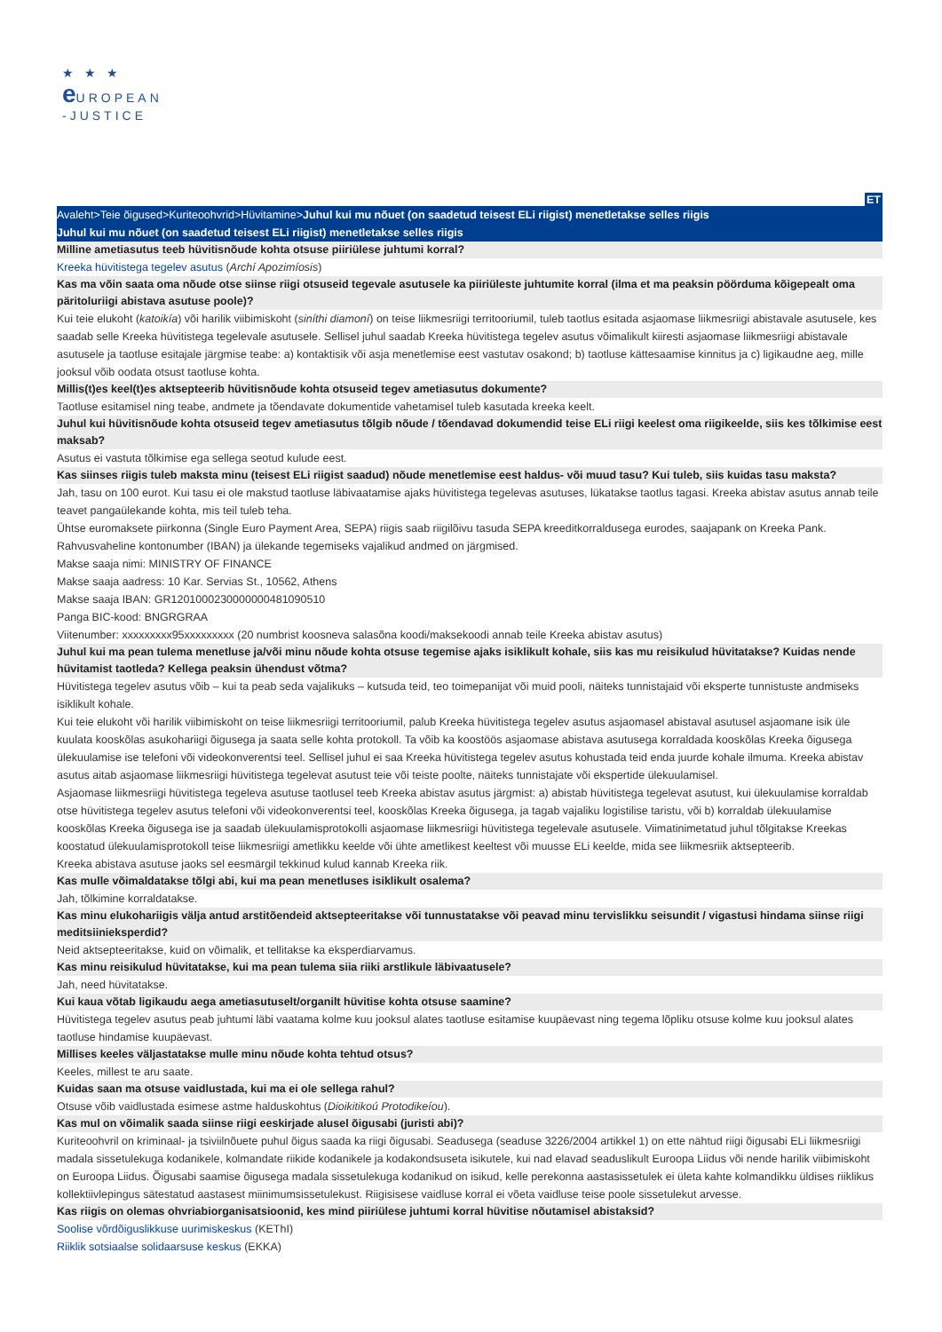★ ★ ★
e UROPEAN
-JUSTICE
ET
Avaleht>Teie õigused>Kuriteoohvrid>Hüvitamine>Juhul kui mu nõuet (on saadetud teisest ELi riigist) menetletakse selles riigis
Juhul kui mu nõuet (on saadetud teisest ELi riigist) menetletakse selles riigis
Milline ametiasutus teeb hüvitisnõude kohta otsuse piiriülese juhtumi korral?
Kreeka hüvitistega tegelev asutus (Archí Apozimíosis)
Kas ma võin saata oma nõude otse siinse riigi otsuseid tegevale asutusele ka piiriüleste juhtumite korral (ilma et ma peaksin pöörduma kõigepealt oma päritoluriigi abistava asutuse poole)?
Kui teie elukoht (katoikía) või harilik viibimiskoht (siníthi diamoní) on teise liikmesriigi territooriumil, tuleb taotlus esitada asjaomase liikmesriigi abistavale asutusele, kes saadab selle Kreeka hüvitistega tegelevale asutusele. Sellisel juhul saadab Kreeka hüvitistega tegelev asutus võimalikult kiiresti asjaomase liikmesriigi abistavale asutusele ja taotluse esitajale järgmise teabe: a) kontaktisik või asja menetlemise eest vastutav osakond; b) taotluse kättesaamise kinnitus ja c) ligikaudne aeg, mille jooksul võib oodata otsust taotluse kohta.
Millis(t)es keel(t)es aktsepteerib hüvitisnõude kohta otsuseid tegev ametiasutus dokumente?
Taotluse esitamisel ning teabe, andmete ja tõendavate dokumentide vahetamisel tuleb kasutada kreeka keelt.
Juhul kui hüvitisnõude kohta otsuseid tegev ametiasutus tõlgib nõude / tõendavad dokumendid teise ELi riigi keelest oma riigikeelde, siis kes tõlkimise eest maksab?
Asutus ei vastuta tõlkimise ega sellega seotud kulude eest.
Kas siinses riigis tuleb maksta minu (teisest ELi riigist saadud) nõude menetlemise eest haldus- või muud tasu? Kui tuleb, siis kuidas tasu maksta?
Jah, tasu on 100 eurot. Kui tasu ei ole makstud taotluse läbivaatamise ajaks hüvitistega tegelevas asutuses, lükatakse taotlus tagasi. Kreeka abistav asutus annab teile teavet pangaülekande kohta, mis teil tuleb teha.
Ühtse euromaksete piirkonna (Single Euro Payment Area, SEPA) riigis saab riigilõivu tasuda SEPA kreeditkorraldusega eurodes, saajapank on Kreeka Pank. Rahvusvaheline kontonumber (IBAN) ja ülekande tegemiseks vajalikud andmed on järgmised.
Makse saaja nimi: MINISTRY OF FINANCE
Makse saaja aadress: 10 Kar. Servias St., 10562, Athens
Makse saaja IBAN: GR1201000230000000481090510
Panga BIC-kood: BNGRGRAA
Viitenumber: xxxxxxxxx95xxxxxxxxx (20 numbrist koosneva salasõna koodi/maksekoodi annab teile Kreeka abistav asutus)
Juhul kui ma pean tulema menetluse ja/või minu nõude kohta otsuse tegemise ajaks isiklikult kohale, siis kas mu reisikulud hüvitatakse? Kuidas nende hüvitamist taotleda? Kellega peaksin ühendust võtma?
Hüvitistega tegelev asutus võib – kui ta peab seda vajalikuks – kutsuda teid, teo toimepanijat või muid pooli, näiteks tunnistajaid või eksperte tunnistuste andmiseks isiklikult kohale.
Kui teie elukoht või harilik viibimiskoht on teise liikmesriigi territooriumil, palub Kreeka hüvitistega tegelev asutus asjaomasel abistaval asutusel asjaomane isik üle kuulata kooskõlas asukohariigi õigusega ja saata selle kohta protokoll. Ta võib ka koostöös asjaomase abistava asutusega korraldada kooskõlas Kreeka õigusega ülekuulamise ise telefoni või videokonverentsi teel. Sellisel juhul ei saa Kreeka hüvitistega tegelev asutus kohustada teid enda juurde kohale ilmuma. Kreeka abistav asutus aitab asjaomase liikmesriigi hüvitistega tegelevat asutust teie või teiste poolte, näiteks tunnistajate või ekspertide ülekuulamisel.
Asjaomase liikmesriigi hüvitistega tegeleva asutuse taotlusel teeb Kreeka abistav asutus järgmist: a) abistab hüvitistega tegelevat asutust, kui ülekuulamise korraldab otse hüvitistega tegelev asutus telefoni või videokonverentsi teel, kooskõlas Kreeka õigusega, ja tagab vajaliku logistilise taristu, või b) korraldab ülekuulamise kooskõlas Kreeka õigusega ise ja saadab ülekuulamisprotokolli asjaomase liikmesriigi hüvitistega tegelevale asutusele. Viimatinimetatud juhul tõlgitakse Kreekas koostatud ülekuulamisprotokoll teise liikmesriigi ametlikku keelde või ühte ametlikest keeltest või muusse ELi keelde, mida see liikmesriik aktsepteerib.
Kreeka abistava asutuse jaoks sel eesmärgil tekkinud kulud kannab Kreeka riik.
Kas mulle võimaldatakse tõlgi abi, kui ma pean menetluses isiklikult osalema?
Jah, tõlkimine korraldatakse.
Kas minu elukohariigis välja antud arstitõendeid aktsepteeritakse või tunnustatakse või peavad minu tervislikku seisundit / vigastusi hindama siinse riigi meditsiinieksperdid?
Neid aktsepteeritakse, kuid on võimalik, et tellitakse ka eksperdiarvamus.
Kas minu reisikulud hüvitatakse, kui ma pean tulema siia riiki arstlikule läbivaatusele?
Jah, need hüvitatakse.
Kui kaua võtab ligikaudu aega ametiasutuselt/organilt hüvitise kohta otsuse saamine?
Hüvitistega tegelev asutus peab juhtumi läbi vaatama kolme kuu jooksul alates taotluse esitamise kuupäevast ning tegema lõpliku otsuse kolme kuu jooksul alates taotluse hindamise kuupäevast.
Millises keeles väljastatakse mulle minu nõude kohta tehtud otsus?
Keeles, millest te aru saate.
Kuidas saan ma otsuse vaidlustada, kui ma ei ole sellega rahul?
Otsuse võib vaidlustada esimese astme halduskohtus (Dioikitikoú Protodikeíou).
Kas mul on võimalik saada siinse riigi eeskirjade alusel õigusabi (juristi abi)?
Kuriteoohvril on kriminaal- ja tsiviilnõuete puhul õigus saada ka riigi õigusabi. Seadusega (seaduse 3226/2004 artikkel 1) on ette nähtud riigi õigusabi ELi liikmesriigi madala sissetulekuga kodanikele, kolmandate riikide kodanikele ja kodakondsuseta isikutele, kui nad elavad seaduslikult Euroopa Liidus või nende harilik viibimiskoht on Euroopa Liidus. Õigusabi saamise õigusega madala sissetulekuga kodanikud on isikud, kelle perekonna aastasissetulek ei ületa kahte kolmandikku üldises riiklikus kollektiivlepingus sätestatud aastasest miinimumsissetulekust. Riigisisese vaidluse korral ei võeta vaidluse teise poole sissetulekut arvesse.
Kas riigis on olemas ohvriabiorganisatsioonid, kes mind piiriülese juhtumi korral hüvitise nõutamisel abistaksid?
Soolise võrdõiguslikkuse uurimiskeskus (KEThI)
Riiklik sotsiaalse solidaarsuse keskus (EKKA)